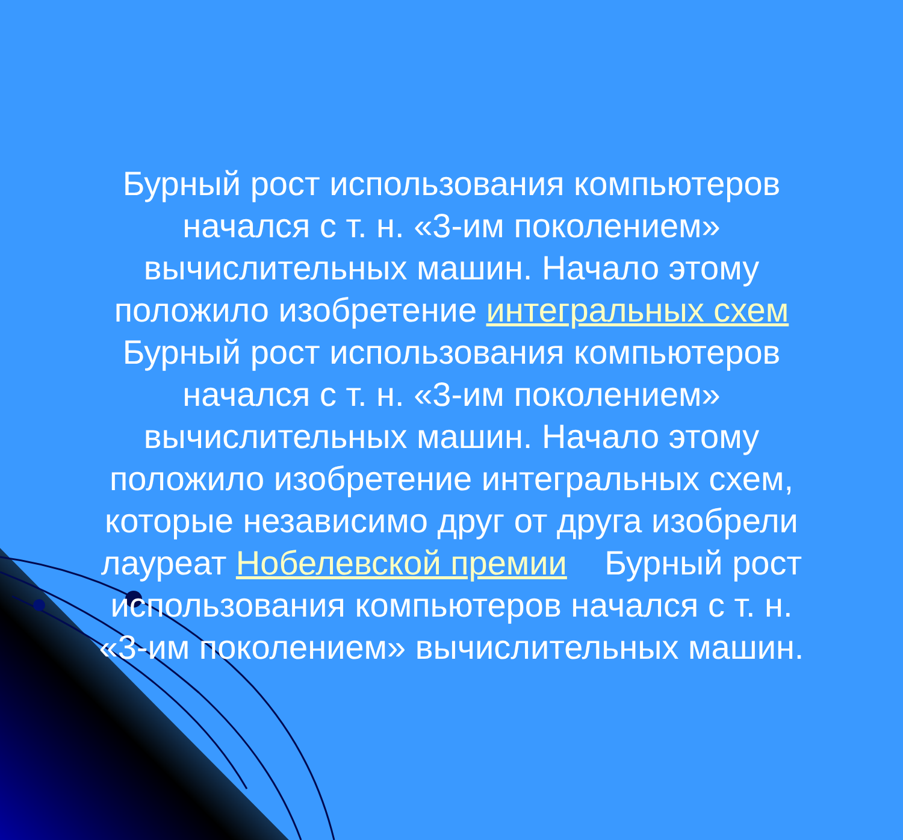Бурный рост использования компьютеров начался с т. н. «3-им поколением» вычислительных машин. Начало этому положило изобретение интегральных схем Бурный рост использования компьютеров начался с т. н. «3-им поколением» вычислительных машин. Начало этому положило изобретение интегральных схем, которые независимо друг от друга изобрели лауреат Нобелевской премии Бурный рост использования компьютеров начался с т. н. «3-им поколением» вычислительных машин.